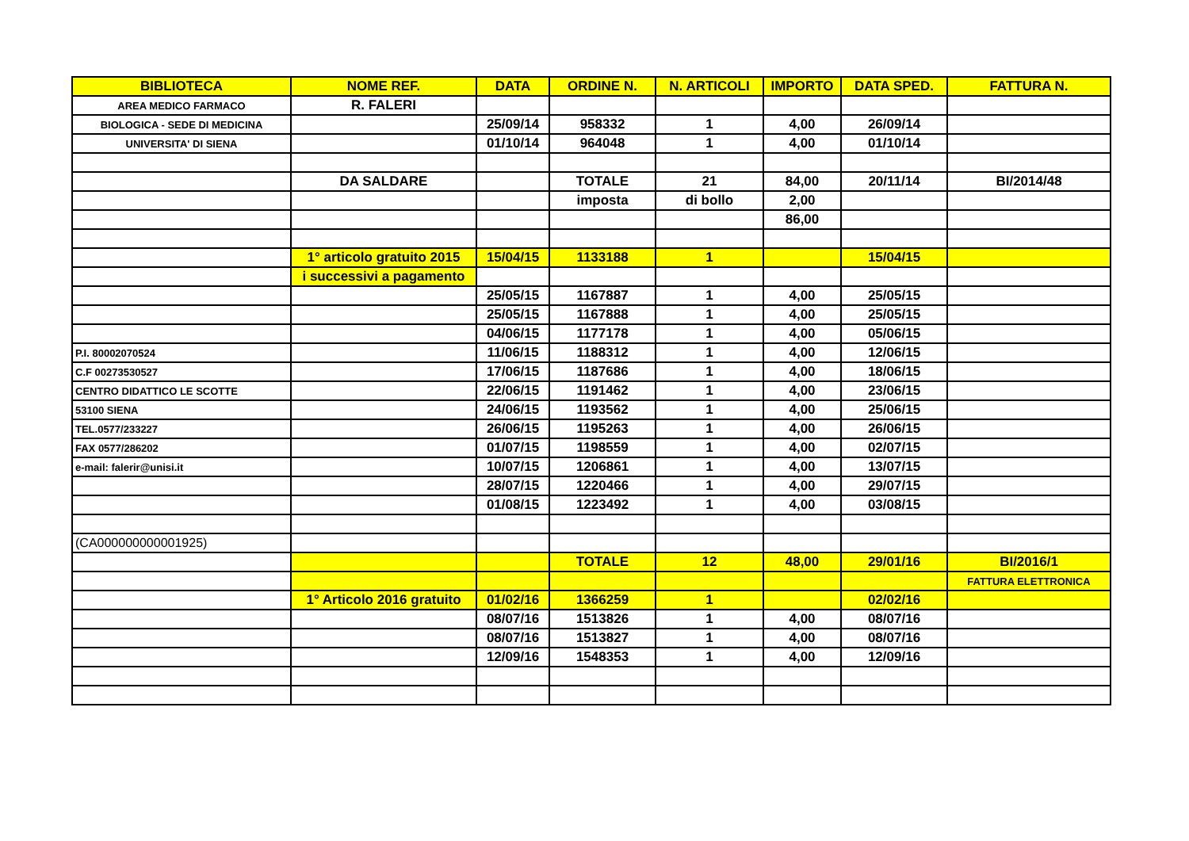| BIBLIOTECA | NOME REF. | DATA | ORDINE N. | N. ARTICOLI | IMPORTO | DATA SPED. | FATTURA N. |
| --- | --- | --- | --- | --- | --- | --- | --- |
| AREA MEDICO FARMACO | R. FALERI | | | | | | |
| BIOLOGICA - SEDE DI MEDICINA | | 25/09/14 | 958332 | 1 | 4,00 | 26/09/14 | |
| UNIVERSITA' DI SIENA | | 01/10/14 | 964048 | 1 | 4,00 | 01/10/14 | |
| | DA SALDARE | | TOTALE | 21 | 84,00 | 20/11/14 | BI/2014/48 |
| | | | imposta | di bollo | 2,00 | | |
| | | | | | 86,00 | | |
| | 1° articolo gratuito 2015 | 15/04/15 | 1133188 | 1 | | 15/04/15 | |
| | i successivi a pagamento | | | | | | |
| | | 25/05/15 | 1167887 | 1 | 4,00 | 25/05/15 | |
| | | 25/05/15 | 1167888 | 1 | 4,00 | 25/05/15 | |
| | | 04/06/15 | 1177178 | 1 | 4,00 | 05/06/15 | |
| P.I. 80002070524 | | 11/06/15 | 1188312 | 1 | 4,00 | 12/06/15 | |
| C.F 00273530527 | | 17/06/15 | 1187686 | 1 | 4,00 | 18/06/15 | |
| CENTRO DIDATTICO LE SCOTTE | | 22/06/15 | 1191462 | 1 | 4,00 | 23/06/15 | |
| 53100 SIENA | | 24/06/15 | 1193562 | 1 | 4,00 | 25/06/15 | |
| TEL.0577/233227 | | 26/06/15 | 1195263 | 1 | 4,00 | 26/06/15 | |
| FAX 0577/286202 | | 01/07/15 | 1198559 | 1 | 4,00 | 02/07/15 | |
| e-mail: falerir@unisi.it | | 10/07/15 | 1206861 | 1 | 4,00 | 13/07/15 | |
| | | 28/07/15 | 1220466 | 1 | 4,00 | 29/07/15 | |
| | | 01/08/15 | 1223492 | 1 | 4,00 | 03/08/15 | |
| (CA000000000001925) | | | | | | | |
| | | | TOTALE | 12 | 48,00 | 29/01/16 | BI/2016/1 |
| | | | | | | | FATTURA ELETTRONICA |
| | 1° Articolo 2016 gratuito | 01/02/16 | 1366259 | 1 | | 02/02/16 | |
| | | 08/07/16 | 1513826 | 1 | 4,00 | 08/07/16 | |
| | | 08/07/16 | 1513827 | 1 | 4,00 | 08/07/16 | |
| | | 12/09/16 | 1548353 | 1 | 4,00 | 12/09/16 | |